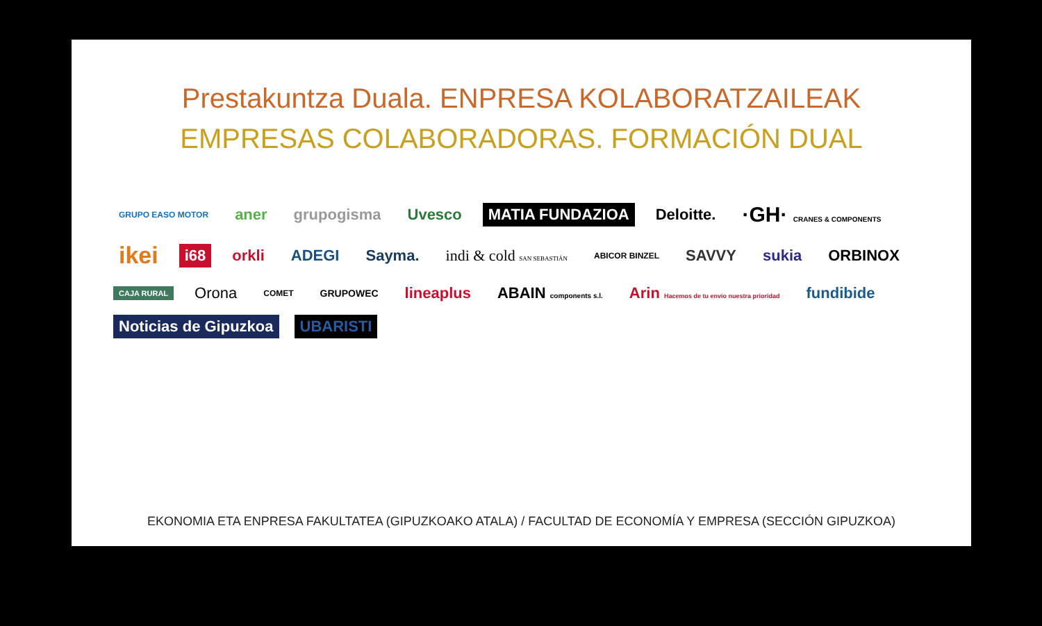Prestakuntza Duala. ENPRESA KOLABORATZAILEAK
EMPRESAS COLABORADORAS. FORMACIÓN DUAL
GRUPO EASO MOTOR aner grupogisma Uvesco MATIA FUNDAZIOA Deloitte. ·GH· CRANES & COMPONENTS ikei i68 orkli ADEGI Sayma. indi & cold SAN SEBASTIÁN ABICOR BINZEL SAVVY sukia ORBINOX CAJA RURAL Orona COMET GRUPOWEC lineaplus ABAIN components s.l. Arin Hacemos de tu envío nuestra prioridad fundibide Noticias de Gipuzkoa UBARISTI
EKONOMIA ETA ENPRESA FAKULTATEA (GIPUZKOAKO ATALA) / FACULTAD DE ECONOMÍA Y EMPRESA (SECCIÓN GIPUZKOA)